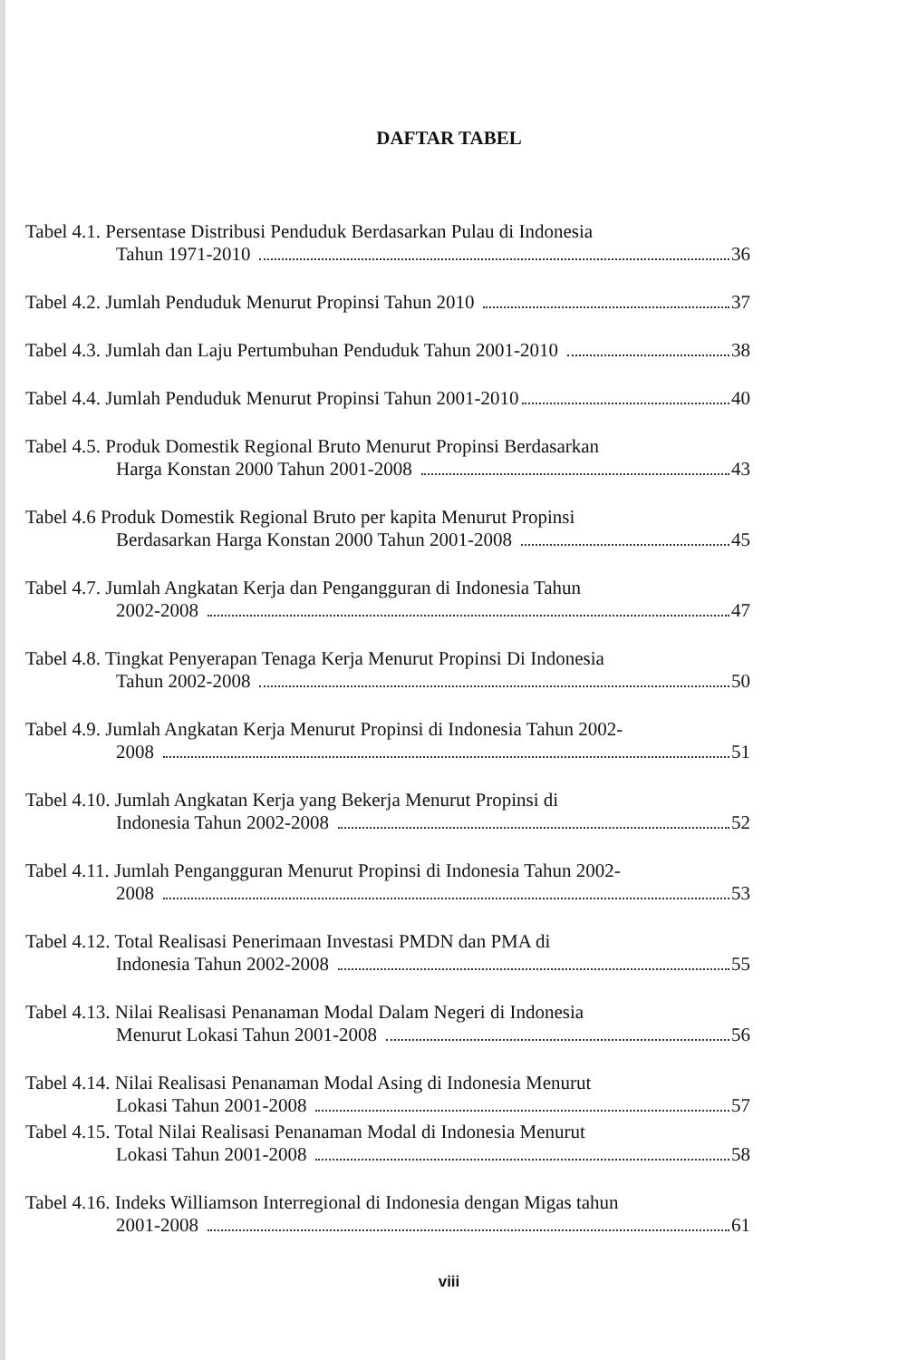DAFTAR TABEL
Tabel 4.1. Persentase Distribusi Penduduk Berdasarkan Pulau di Indonesia
Tahun 1971-2010 36
Tabel 4.2. Jumlah Penduduk Menurut Propinsi Tahun 2010 37
Tabel 4.3. Jumlah dan Laju Pertumbuhan Penduduk Tahun 2001-2010 38
Tabel 4.4. Jumlah Penduduk Menurut Propinsi Tahun 2001-2010 40
Tabel 4.5. Produk Domestik Regional Bruto Menurut Propinsi Berdasarkan
Harga Konstan 2000 Tahun 2001-2008 43
Tabel 4.6 Produk Domestik Regional Bruto per kapita Menurut Propinsi
Berdasarkan Harga Konstan 2000 Tahun 2001-2008 45
Tabel 4.7. Jumlah Angkatan Kerja dan Pengangguran di Indonesia Tahun
2002-2008 47
Tabel 4.8. Tingkat Penyerapan Tenaga Kerja Menurut Propinsi Di Indonesia
Tahun 2002-2008 50
Tabel 4.9. Jumlah Angkatan Kerja Menurut Propinsi di Indonesia Tahun 2002-
2008 51
Tabel 4.10. Jumlah Angkatan Kerja yang Bekerja Menurut Propinsi di
Indonesia Tahun 2002-2008 52
Tabel 4.11. Jumlah Pengangguran Menurut Propinsi di Indonesia Tahun 2002-
2008 53
Tabel 4.12. Total Realisasi Penerimaan Investasi PMDN dan PMA di
Indonesia Tahun 2002-2008 55
Tabel 4.13. Nilai Realisasi Penanaman Modal Dalam Negeri di Indonesia
Menurut Lokasi Tahun 2001-2008 56
Tabel 4.14. Nilai Realisasi Penanaman Modal Asing di Indonesia Menurut
Lokasi Tahun 2001-2008 57
Tabel 4.15. Total Nilai Realisasi Penanaman Modal di Indonesia Menurut
Lokasi Tahun 2001-2008 58
Tabel 4.16. Indeks Williamson Interregional di Indonesia dengan Migas tahun
2001-2008 61
viii